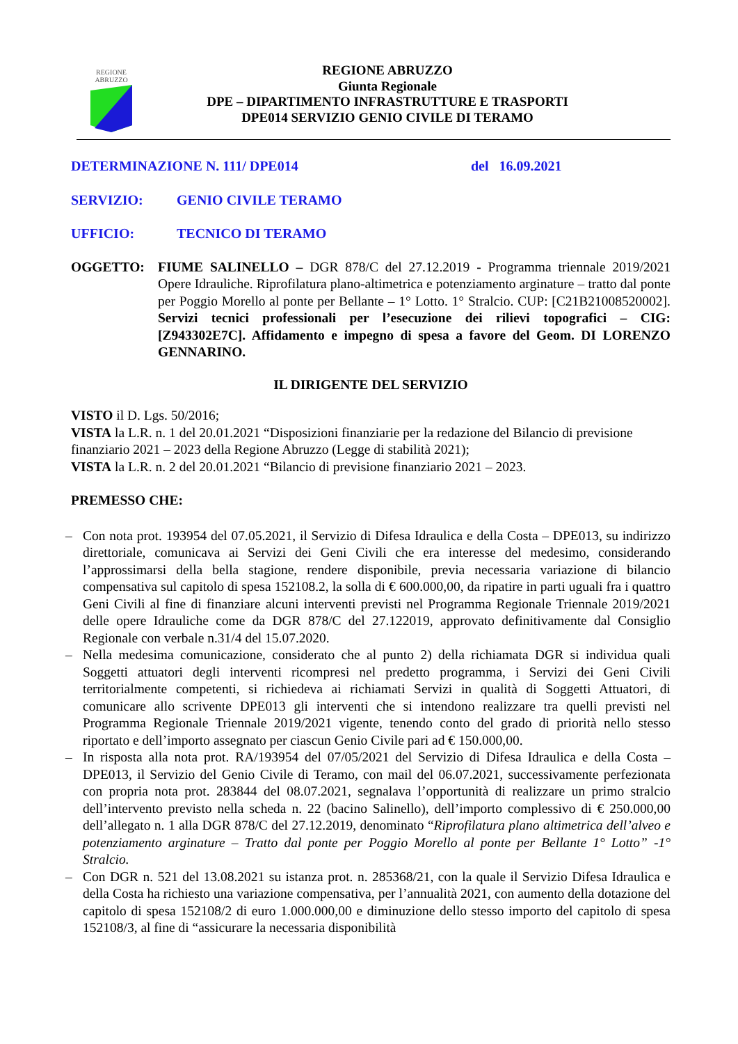REGIONE
ABRUZZO
REGIONE ABRUZZO
Giunta Regionale
DPE – DIPARTIMENTO INFRASTRUTTURE E TRASPORTI
DPE014 SERVIZIO GENIO CIVILE DI TERAMO
DETERMINAZIONE N. 111/ DPE014 del 16.09.2021
SERVIZIO: GENIO CIVILE TERAMO
UFFICIO: TECNICO DI TERAMO
OGGETTO: FIUME SALINELLO – DGR 878/C del 27.12.2019 - Programma triennale 2019/2021 Opere Idrauliche. Riprofilatura plano-altimetrica e potenziamento arginature – tratto dal ponte per Poggio Morello al ponte per Bellante – 1° Lotto. 1° Stralcio. CUP: [C21B21008520002]. Servizi tecnici professionali per l’esecuzione dei rilievi topografici – CIG: [Z943302E7C]. Affidamento e impegno di spesa a favore del Geom. DI LORENZO GENNARINO.
IL DIRIGENTE DEL SERVIZIO
VISTO il D. Lgs. 50/2016;
VISTA la L.R. n. 1 del 20.01.2021 “Disposizioni finanziarie per la redazione del Bilancio di previsione finanziario 2021 – 2023 della Regione Abruzzo (Legge di stabilità 2021);
VISTA la L.R. n. 2 del 20.01.2021 “Bilancio di previsione finanziario 2021 – 2023.
PREMESSO CHE:
– Con nota prot. 193954 del 07.05.2021, il Servizio di Difesa Idraulica e della Costa – DPE013, su indirizzo direttoriale, comunicava ai Servizi dei Geni Civili che era interesse del medesimo, considerando l’approssimarsi della bella stagione, rendere disponibile, previa necessaria variazione di bilancio compensativa sul capitolo di spesa 152108.2, la solla di € 600.000,00, da ripatire in parti uguali fra i quattro Geni Civili al fine di finanziare alcuni interventi previsti nel Programma Regionale Triennale 2019/2021 delle opere Idrauliche come da DGR 878/C del 27.122019, approvato definitivamente dal Consiglio Regionale con verbale n.31/4 del 15.07.2020.
– Nella medesima comunicazione, considerato che al punto 2) della richiamata DGR si individua quali Soggetti attuatori degli interventi ricompresi nel predetto programma, i Servizi dei Geni Civili territorialmente competenti, si richiedeva ai richiamati Servizi in qualità di Soggetti Attuatori, di comunicare allo scrivente DPE013 gli interventi che si intendono realizzare tra quelli previsti nel Programma Regionale Triennale 2019/2021 vigente, tenendo conto del grado di priorità nello stesso riportato e dell’importo assegnato per ciascun Genio Civile pari ad € 150.000,00.
– In risposta alla nota prot. RA/193954 del 07/05/2021 del Servizio di Difesa Idraulica e della Costa – DPE013, il Servizio del Genio Civile di Teramo, con mail del 06.07.2021, successivamente perfezionata con propria nota prot. 283844 del 08.07.2021, segnalava l’opportunità di realizzare un primo stralcio dell’intervento previsto nella scheda n. 22 (bacino Salinello), dell’importo complessivo di € 250.000,00 dell’allegato n. 1 alla DGR 878/C del 27.12.2019, denominato “Riprofilatura plano altimetrica dell’alveo e potenziamento arginature – Tratto dal ponte per Poggio Morello al ponte per Bellante 1° Lotto” -1° Stralcio.
– Con DGR n. 521 del 13.08.2021 su istanza prot. n. 285368/21, con la quale il Servizio Difesa Idraulica e della Costa ha richiesto una variazione compensativa, per l’annualità 2021, con aumento della dotazione del capitolo di spesa 152108/2 di euro 1.000.000,00 e diminuzione dello stesso importo del capitolo di spesa 152108/3, al fine di “assicurare la necessaria disponibilità